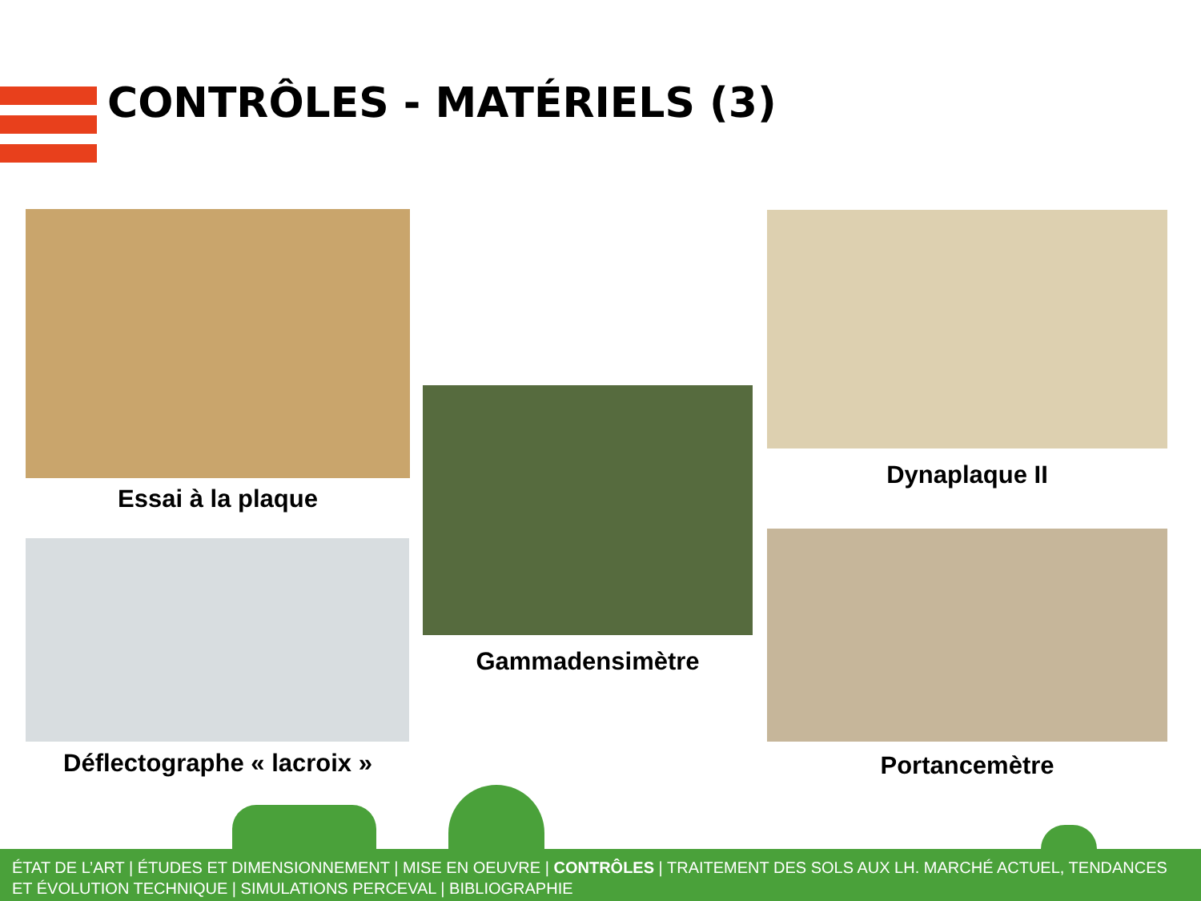CONTRÔLES - MATÉRIELS (3)
Essai à la plaque
Déflectographe « lacroix »
Gammadensimètre
Dynaplaque II
Portancemètre
ÉTAT DE L’ART | ÉTUDES ET DIMENSIONNEMENT | MISE EN OEUVRE | CONTRÔLES | TRAITEMENT DES SOLS AUX LH. MARCHÉ ACTUEL, TENDANCES ET ÉVOLUTION TECHNIQUE | SIMULATIONS PERCEVAL | BIBLIOGRAPHIE